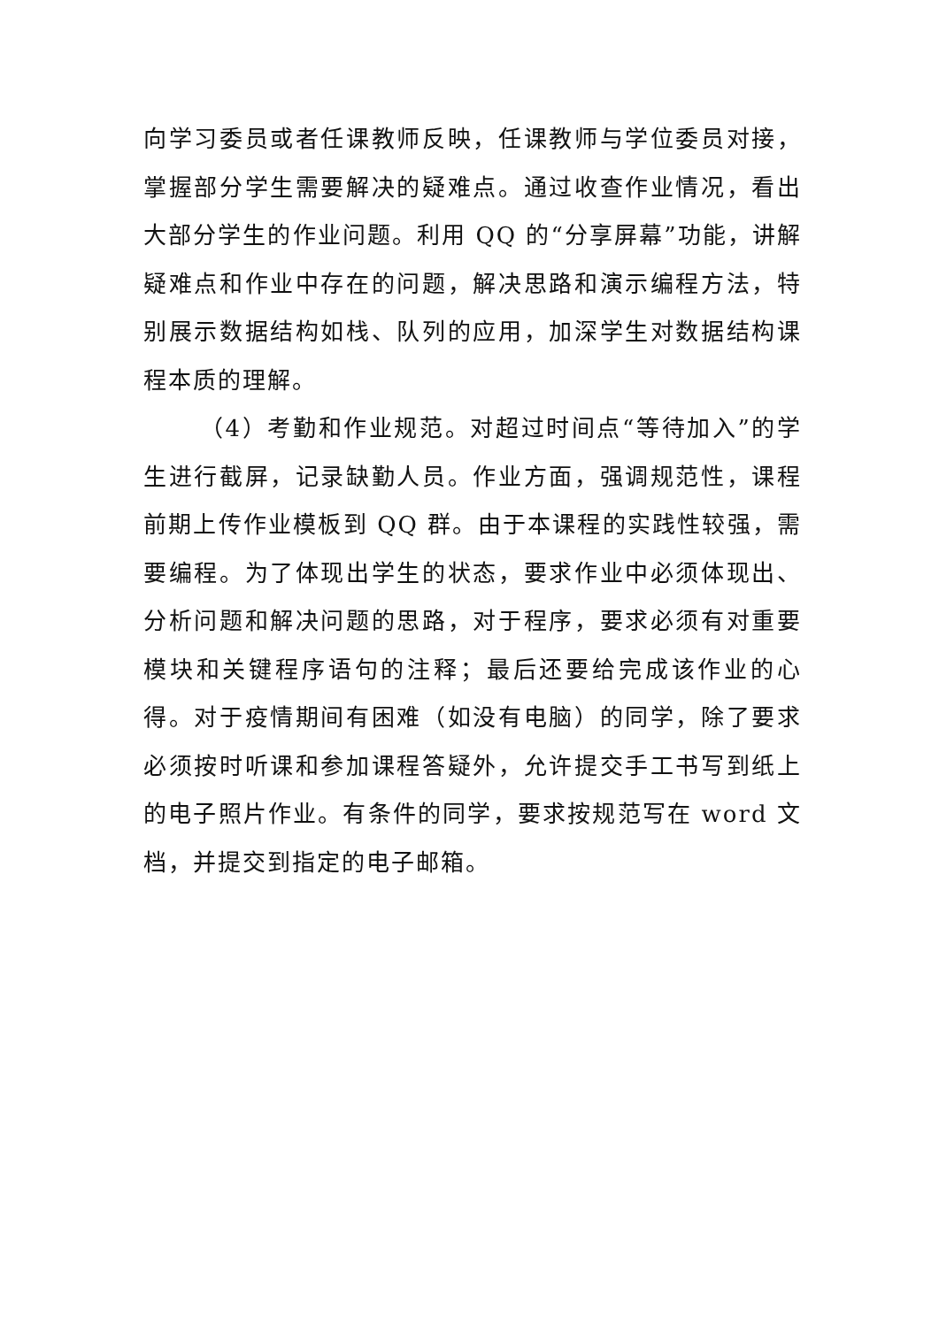向学习委员或者任课教师反映，任课教师与学位委员对接，掌握部分学生需要解决的疑难点。通过收查作业情况，看出大部分学生的作业问题。利用 QQ 的“分享屏幕”功能，讲解疑难点和作业中存在的问题，解决思路和演示编程方法，特别展示数据结构如栈、队列的应用，加深学生对数据结构课程本质的理解。
（4）考勤和作业规范。对超过时间点“等待加入”的学生进行截屏，记录缺勤人员。作业方面，强调规范性，课程前期上传作业模板到 QQ 群。由于本课程的实践性较强，需要编程。为了体现出学生的状态，要求作业中必须体现出、分析问题和解决问题的思路，对于程序，要求必须有对重要模块和关键程序语句的注释；最后还要给完成该作业的心得。对于疫情期间有困难（如没有电脑）的同学，除了要求必须按时听课和参加课程答疑外，允许提交手工书写到纸上的电子照片作业。有条件的同学，要求按规范写在 word 文档，并提交到指定的电子邮箱。